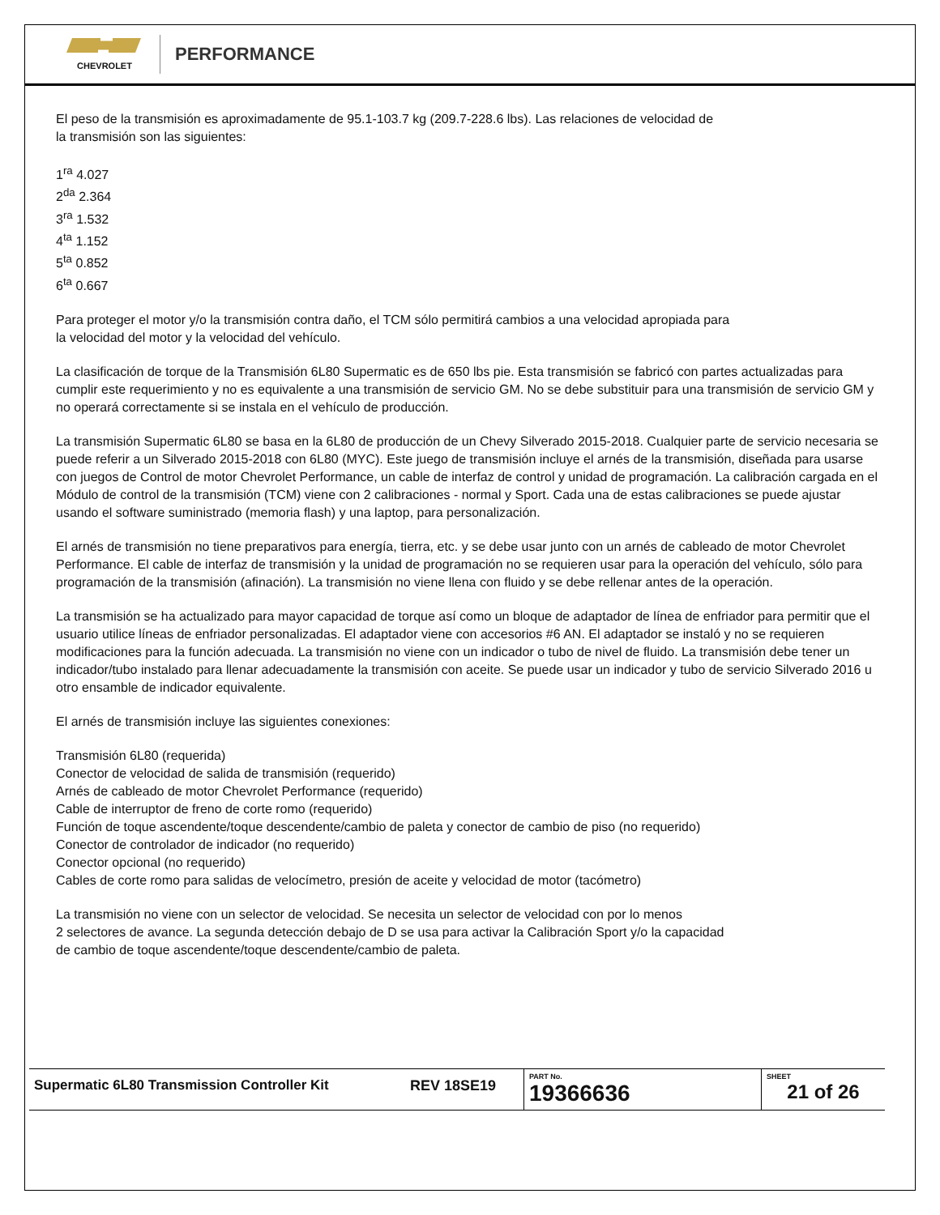CHEVROLET
PERFORMANCE
El peso de la transmisión es aproximadamente de 95.1-103.7 kg (209.7-228.6 lbs). Las relaciones de velocidad de
la transmisión son las siguientes:
1<sup>ra</sup> 4.027
2<sup>da</sup> 2.364
3<sup>ra</sup> 1.532
4<sup>ta</sup> 1.152
5<sup>ta</sup> 0.852
6<sup>ta</sup> 0.667
Para proteger el motor y/o la transmisión contra daño, el TCM sólo permitirá cambios a una velocidad apropiada para
la velocidad del motor y la velocidad del vehículo.
La clasificación de torque de la Transmisión 6L80 Supermatic es de 650 lbs pie. Esta transmisión se fabricó con partes actualizadas para cumplir este requerimiento y no es equivalente a una transmisión de servicio GM. No se debe substituir para una transmisión de servicio GM y no operará correctamente si se instala en el vehículo de producción.
La transmisión Supermatic 6L80 se basa en la 6L80 de producción de un Chevy Silverado 2015-2018. Cualquier parte de servicio necesaria se puede referir a un Silverado 2015-2018 con 6L80 (MYC). Este juego de transmisión incluye el arnés de la transmisión, diseñada para usarse con juegos de Control de motor Chevrolet Performance, un cable de interfaz de control y unidad de programación. La calibración cargada en el Módulo de control de la transmisión (TCM) viene con 2 calibraciones - normal y Sport. Cada una de estas calibraciones se puede ajustar usando el software suministrado (memoria flash) y una laptop, para personalización.
El arnés de transmisión no tiene preparativos para energía, tierra, etc. y se debe usar junto con un arnés de cableado de motor Chevrolet Performance. El cable de interfaz de transmisión y la unidad de programación no se requieren usar para la operación del vehículo, sólo para programación de la transmisión (afinación). La transmisión no viene llena con fluido y se debe rellenar antes de la operación.
La transmisión se ha actualizado para mayor capacidad de torque así como un bloque de adaptador de línea de enfriador para permitir que el usuario utilice líneas de enfriador personalizadas. El adaptador viene con accesorios #6 AN. El adaptador se instaló y no se requieren modificaciones para la función adecuada. La transmisión no viene con un indicador o tubo de nivel de fluido. La transmisión debe tener un indicador/tubo instalado para llenar adecuadamente la transmisión con aceite. Se puede usar un indicador y tubo de servicio Silverado 2016 u otro ensamble de indicador equivalente.
El arnés de transmisión incluye las siguientes conexiones:
Transmisión 6L80 (requerida)
Conector de velocidad de salida de transmisión (requerido)
Arnés de cableado de motor Chevrolet Performance (requerido)
Cable de interruptor de freno de corte romo (requerido)
Función de toque ascendente/toque descendente/cambio de paleta y conector de cambio de piso (no requerido)
Conector de controlador de indicador (no requerido)
Conector opcional (no requerido)
Cables de corte romo para salidas de velocímetro, presión de aceite y velocidad de motor (tacómetro)
La transmisión no viene con un selector de velocidad. Se necesita un selector de velocidad con por lo menos
2 selectores de avance. La segunda detección debajo de D se usa para activar la Calibración Sport y/o la capacidad
de cambio de toque ascendente/toque descendente/cambio de paleta.
| Supermatic 6L80 Transmission Controller Kit | REV 18SE19 | PART No. 19366636 | SHEET 21 of 26 |